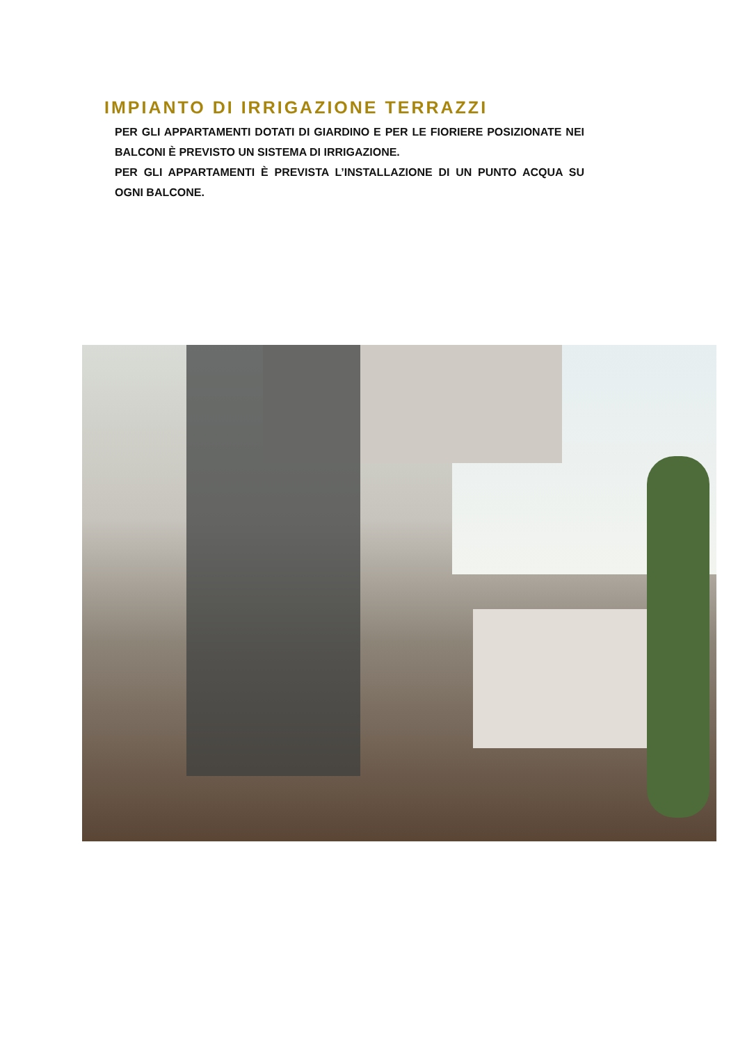IMPIANTO DI IRRIGAZIONE TERRAZZI
PER GLI APPARTAMENTI DOTATI DI GIARDINO E PER LE FIORIERE POSIZIONATE NEI BALCONI È PREVISTO UN SISTEMA DI IRRIGAZIONE.
PER GLI APPARTAMENTI È PREVISTA L’INSTALLAZIONE DI UN PUNTO ACQUA SU OGNI BALCONE.